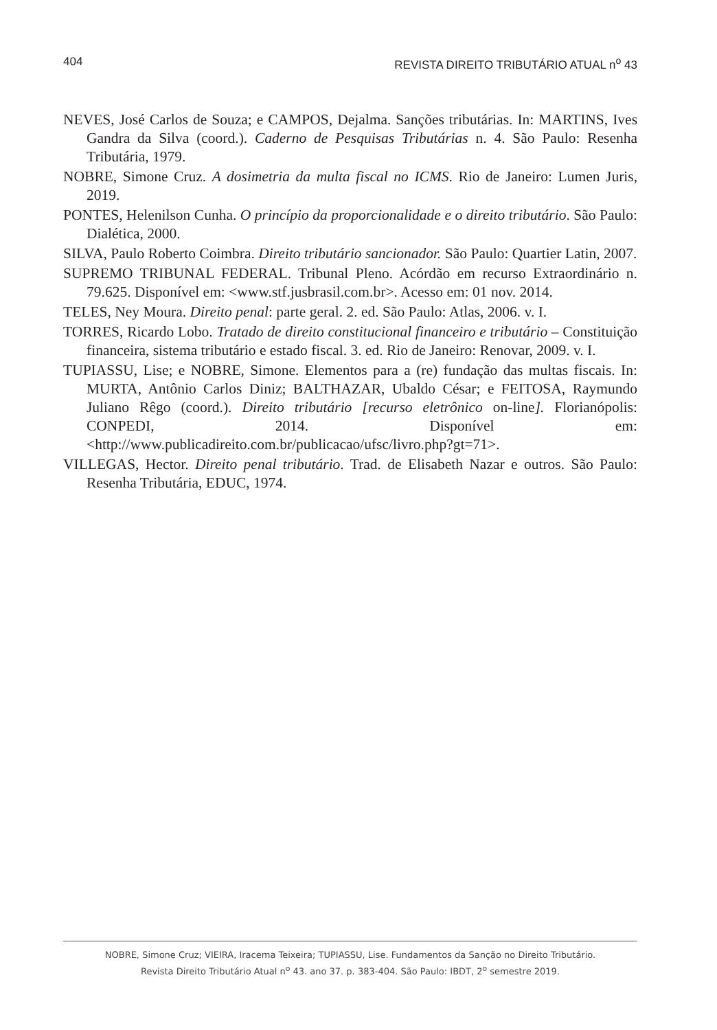404 REVISTA DIREITO TRIBUTÁRIO ATUAL n<sup>o</sup> 43
NEVES, José Carlos de Souza; e CAMPOS, Dejalma. Sanções tributárias. In: MARTINS, Ives Gandra da Silva (coord.). Caderno de Pesquisas Tributárias n. 4. São Paulo: Resenha Tributária, 1979.
NOBRE, Simone Cruz. A dosimetria da multa fiscal no ICMS. Rio de Janeiro: Lumen Juris, 2019.
PONTES, Helenilson Cunha. O princípio da proporcionalidade e o direito tributário. São Paulo: Dialética, 2000.
SILVA, Paulo Roberto Coimbra. Direito tributário sancionador. São Paulo: Quartier Latin, 2007.
SUPREMO TRIBUNAL FEDERAL. Tribunal Pleno. Acórdão em recurso Extraordinário n. 79.625. Disponível em: <www.stf.jusbrasil.com.br>. Acesso em: 01 nov. 2014.
TELES, Ney Moura. Direito penal: parte geral. 2. ed. São Paulo: Atlas, 2006. v. I.
TORRES, Ricardo Lobo. Tratado de direito constitucional financeiro e tributário – Constituição financeira, sistema tributário e estado fiscal. 3. ed. Rio de Janeiro: Renovar, 2009. v. I.
TUPIASSU, Lise; e NOBRE, Simone. Elementos para a (re) fundação das multas fiscais. In: MURTA, Antônio Carlos Diniz; BALTHAZAR, Ubaldo César; e FEITOSA, Raymundo Juliano Rêgo (coord.). Direito tributário [recurso eletrônico on-line]. Florianópolis: CONPEDI, 2014. Disponível em: <http://www.publicadireito.com.br/publicacao/ufsc/livro.php?gt=71>.
VILLEGAS, Hector. Direito penal tributário. Trad. de Elisabeth Nazar e outros. São Paulo: Resenha Tributária, EDUC, 1974.
NOBRE, Simone Cruz; VIEIRA, Iracema Teixeira; TUPIASSU, Lise. Fundamentos da Sanção no Direito Tributário.
Revista Direito Tributário Atual n<sup>o</sup> 43. ano 37. p. 383-404. São Paulo: IBDT, 2<sup>o</sup> semestre 2019.